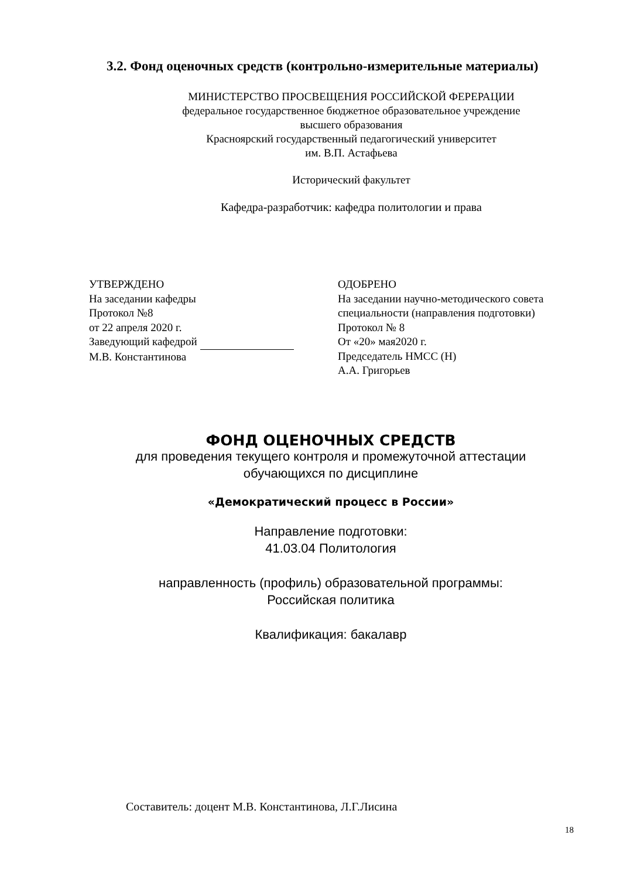3.2. Фонд оценочных средств (контрольно-измерительные материалы)
МИНИСТЕРСТВО ПРОСВЕЩЕНИЯ РОССИЙСКОЙ ФЕРЕРАЦИИ
федеральное государственное бюджетное образовательное учреждение
высшего образования
Красноярский государственный педагогический университет
им. В.П. Астафьева
Исторический факультет
Кафедра-разработчик: кафедра политологии и права
УТВЕРЖДЕНО
На заседании кафедры
Протокол №8
от 22 апреля 2020 г.
Заведующий кафедрой
М.В. Константинова
ОДОБРЕНО
На заседании научно-методического совета
специальности (направления подготовки)
Протокол № 8
От «20» мая2020 г.
Председатель НМСС (Н)
А.А. Григорьев
ФОНД ОЦЕНОЧНЫХ СРЕДСТВ
для проведения текущего контроля и промежуточной аттестации
обучающихся по дисциплине
«Демократический процесс в России»
Направление подготовки:
41.03.04 Политология
направленность (профиль) образовательной программы:
Российская политика
Квалификация: бакалавр
Составитель: доцент М.В. Константинова, Л.Г.Лисина
18